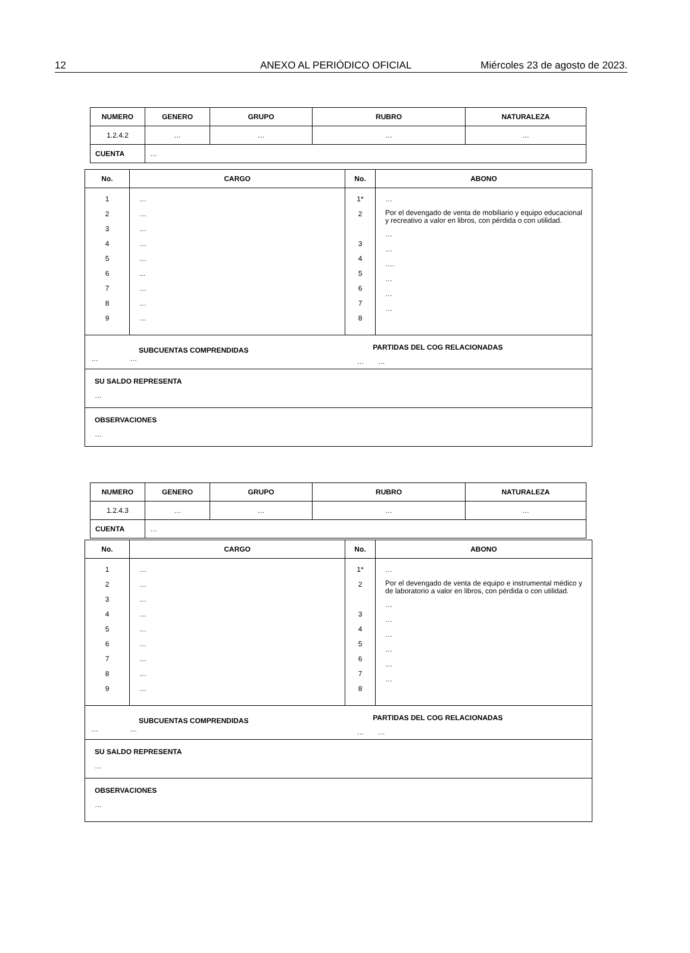12 ANEXO AL PERIÓDICO OFICIAL Miércoles 23 de agosto de 2023.
| NUMERO | GENERO | GRUPO | RUBRO | NATURALEZA |
| --- | --- | --- | --- | --- |
| 1.2.4.2 | … | … | … | … |
| CUENTA | … | | | |
| No. | CARGO | No. | ABONO |
| --- | --- | --- | --- |
| 1 2 3 4 5 6 7 8 9 | … … … … … ... … … … | 1* 2 3 4 5 6 7 8 | … Por el devengado de venta de mobiliario y equipo educacional y recreativo a valor en libros, con pérdida o con utilidad. … … …. … … … |
| SUBCUENTAS COMPRENDIDAS … … | | PARTIDAS DEL COG RELACIONADAS … … | |
| SU SALDO REPRESENTA … | | | |
| OBSERVACIONES … | | | |
| NUMERO | GENERO | GRUPO | RUBRO | NATURALEZA |
| --- | --- | --- | --- | --- |
| 1.2.4.3 | … | … | … | … |
| CUENTA | … | | | |
| No. | CARGO | No. | ABONO |
| --- | --- | --- | --- |
| 1 2 3 4 5 6 7 8 9 | … … … … … … … … … | 1* 2 3 4 5 6 7 8 | … Por el devengado de venta de equipo e instrumental médico y de laboratorio a valor en libros, con pérdida o con utilidad. … … … … … … |
| SUBCUENTAS COMPRENDIDAS … … | | PARTIDAS DEL COG RELACIONADAS … … | |
| SU SALDO REPRESENTA … | | | |
| OBSERVACIONES … | | | |